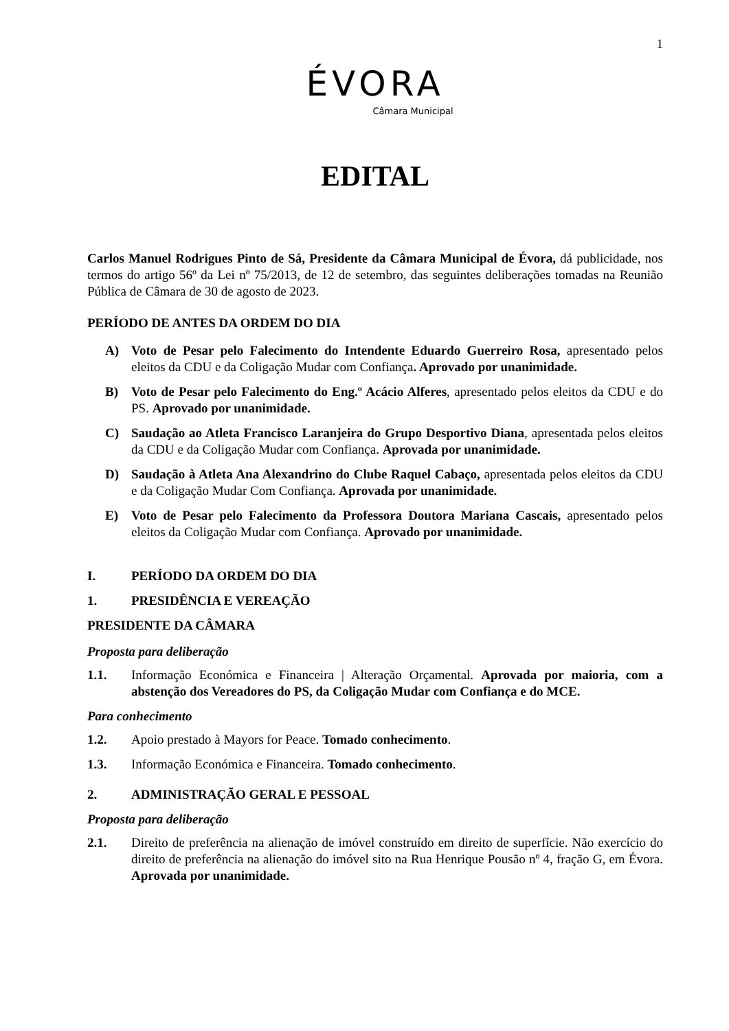1
ÉVORA
Câmara Municipal
EDITAL
Carlos Manuel Rodrigues Pinto de Sá, Presidente da Câmara Municipal de Évora, dá publicidade, nos termos do artigo 56º da Lei nº 75/2013, de 12 de setembro, das seguintes deliberações tomadas na Reunião Pública de Câmara de 30 de agosto de 2023.
PERÍODO DE ANTES DA ORDEM DO DIA
A) Voto de Pesar pelo Falecimento do Intendente Eduardo Guerreiro Rosa, apresentado pelos eleitos da CDU e da Coligação Mudar com Confiança. Aprovado por unanimidade.
B) Voto de Pesar pelo Falecimento do Eng.º Acácio Alferes, apresentado pelos eleitos da CDU e do PS. Aprovado por unanimidade.
C) Saudação ao Atleta Francisco Laranjeira do Grupo Desportivo Diana, apresentada pelos eleitos da CDU e da Coligação Mudar com Confiança. Aprovada por unanimidade.
D) Saudação à Atleta Ana Alexandrino do Clube Raquel Cabaço, apresentada pelos eleitos da CDU e da Coligação Mudar Com Confiança. Aprovada por unanimidade.
E) Voto de Pesar pelo Falecimento da Professora Doutora Mariana Cascais, apresentado pelos eleitos da Coligação Mudar com Confiança. Aprovado por unanimidade.
I. PERÍODO DA ORDEM DO DIA
1. PRESIDÊNCIA E VEREAÇÃO
PRESIDENTE DA CÂMARA
Proposta para deliberação
1.1. Informação Económica e Financeira | Alteração Orçamental. Aprovada por maioria, com a abstenção dos Vereadores do PS, da Coligação Mudar com Confiança e do MCE.
Para conhecimento
1.2. Apoio prestado à Mayors for Peace. Tomado conhecimento.
1.3. Informação Económica e Financeira. Tomado conhecimento.
2. ADMINISTRAÇÃO GERAL E PESSOAL
Proposta para deliberação
2.1. Direito de preferência na alienação de imóvel construído em direito de superfície. Não exercício do direito de preferência na alienação do imóvel sito na Rua Henrique Pousão nº 4, fração G, em Évora. Aprovada por unanimidade.